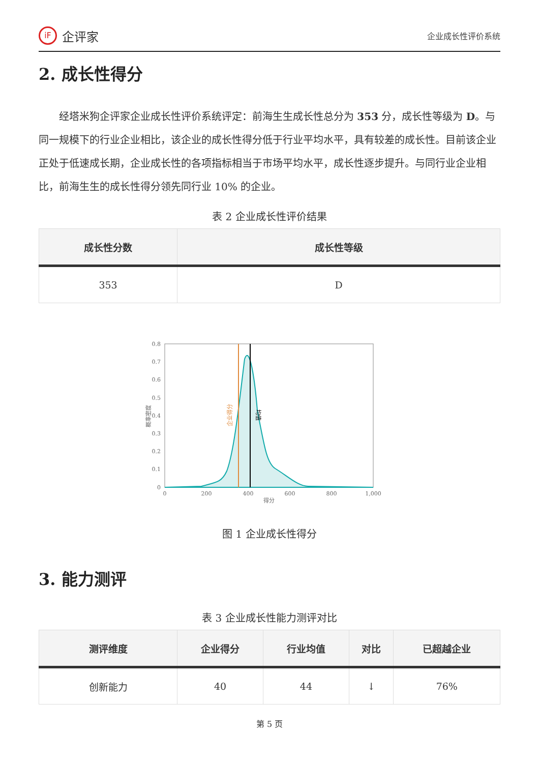iF 企评家
企业成长性评价系统
2. 成长性得分
经塔米狗企评家企业成长性评价系统评定：前海生生成长性总分为 353 分，成长性等级为 D。与同一规模下的行业企业相比，该企业的成长性得分低于行业平均水平，具有较差的成长性。目前该企业正处于低速成长期，企业成长性的各项指标相当于市场平均水平，成长性逐步提升。与同行业企业相比，前海生生的成长性得分领先同行业 10% 的企业。
表 2 企业成长性评价结果
| 成长性分数 | 成长性等级 |
| --- | --- |
| 353 | D |
0.8
0.7
0.6
0.5
0.4
0.3
0.2
0.1
0
0
200
400
600
800
1,000
得分
概率密度
企业得分
均值
图 1 企业成长性得分
3. 能力测评
表 3 企业成长性能力测评对比
| 测评维度 | 企业得分 | 行业均值 | 对比 | 已超越企业 |
| --- | --- | --- | --- | --- |
| 创新能力 | 40 | 44 | ↓ | 76% |
第 5 页